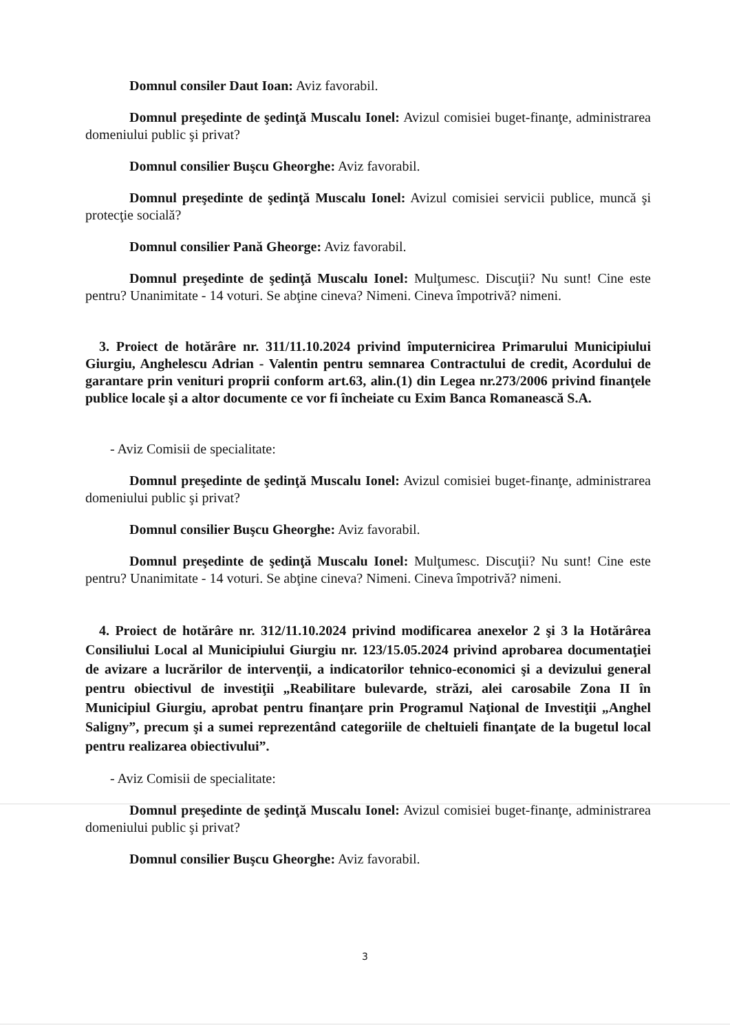Domnul consiler Daut Ioan: Aviz favorabil.
Domnul preşedinte de şedinţă Muscalu Ionel: Avizul comisiei buget-finanţe, administrarea domeniului public şi privat?
Domnul consilier Buşcu Gheorghe: Aviz favorabil.
Domnul preşedinte de şedinţă Muscalu Ionel: Avizul comisiei servicii publice, muncă şi protecţie socială?
Domnul consilier Pană Gheorge: Aviz favorabil.
Domnul preşedinte de şedinţă Muscalu Ionel: Mulţumesc. Discuţii? Nu sunt! Cine este pentru? Unanimitate - 14 voturi. Se abţine cineva? Nimeni. Cineva împotrivă? nimeni.
3. Proiect de hotărâre nr. 311/11.10.2024 privind împuternicirea Primarului Municipiului Giurgiu, Anghelescu Adrian - Valentin pentru semnarea Contractului de credit, Acordului de garantare prin venituri proprii conform art.63, alin.(1) din Legea nr.273/2006 privind finanţele publice locale şi a altor documente ce vor fi încheiate cu Exim Banca Romanească S.A.
- Aviz Comisii de specialitate:
Domnul preşedinte de şedinţă Muscalu Ionel: Avizul comisiei buget-finanţe, administrarea domeniului public şi privat?
Domnul consilier Buşcu Gheorghe: Aviz favorabil.
Domnul preşedinte de şedinţă Muscalu Ionel: Mulţumesc. Discuţii? Nu sunt! Cine este pentru? Unanimitate - 14 voturi. Se abţine cineva? Nimeni. Cineva împotrivă? nimeni.
4. Proiect de hotărâre nr. 312/11.10.2024 privind modificarea anexelor 2 şi 3 la Hotărârea Consiliului Local al Municipiului Giurgiu nr. 123/15.05.2024 privind aprobarea documentaţiei de avizare a lucrărilor de intervenţii, a indicatorilor tehnico-economici şi a devizului general pentru obiectivul de investiţii „Reabilitare bulevarde, străzi, alei carosabile Zona II în Municipiul Giurgiu, aprobat pentru finanţare prin Programul Naţional de Investiţii „Anghel Saligny”, precum şi a sumei reprezentând categoriile de cheltuieli finanţate de la bugetul local pentru realizarea obiectivului”.
- Aviz Comisii de specialitate:
Domnul preşedinte de şedinţă Muscalu Ionel: Avizul comisiei buget-finanţe, administrarea domeniului public şi privat?
Domnul consilier Buşcu Gheorghe: Aviz favorabil.
3